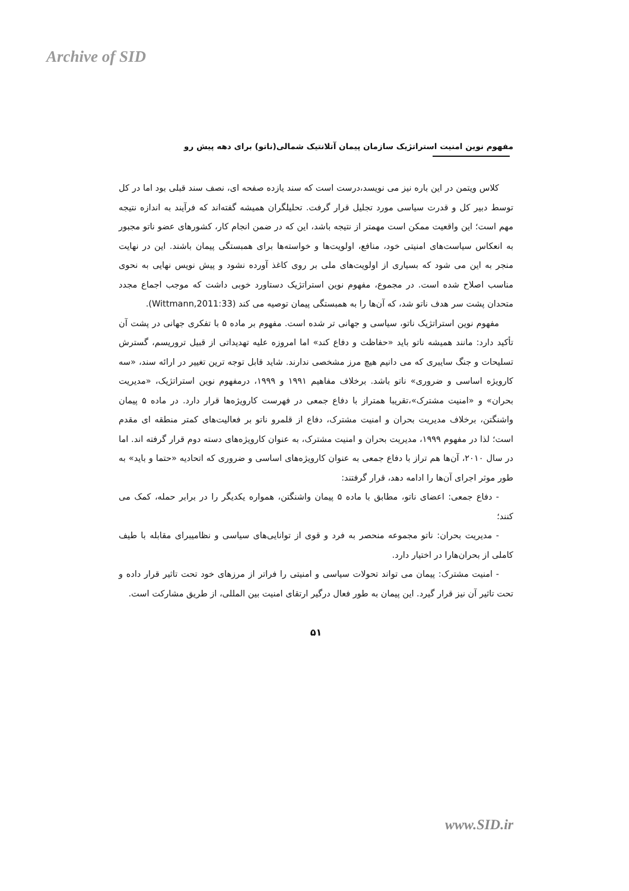Archive of SID
مفهوم نوین امنیت استراتژیک سازمان پیمان آتلانتیک شمالی(ناتو) برای دهه پیش رو
کلاس ویتمن در این باره نیز می نویسد،درست است که سند یازده صفحه ای، نصف سند قبلی بود اما در کل توسط دبیر کل و قدرت سیاسی مورد تجلیل قرار گرفت. تحلیلگران همیشه گفته‌اند که فرآیند به اندازه نتیجه مهم است؛ این واقعیت ممکن است مهمتر از نتیجه باشد، این که در ضمن انجام کار، کشورهای عضو ناتو مجبور به انعکاس سیاست‌های امنیتی خود، منافع، اولویت‌ها و خواسته‌ها برای همبستگی پیمان باشند. این در نهایت منجر به این می شود که بسیاری از اولویت‌های ملی بر روی کاغذ آورده نشود و پیش نویس نهایی به نحوی مناسب اصلاح شده است. در مجموع، مفهوم نوین استراتژیک دستاورد خوبی داشت که موجب اجماع مجدد متحدان پشت سر هدف ناتو شد، که آن‌ها را به همبستگی پیمان توصیه می کند (Wittmann,2011:33).
مفهوم نوین استراتژیک ناتو، سیاسی و جهانی تر شده است. مفهوم بر ماده ۵ با تفکری جهانی در پشت آن تأکید دارد: مانند همیشه ناتو باید «حفاظت و دفاع کند» اما امروزه علیه تهدیداتی از قبیل تروریسم، گسترش تسلیحات و جنگ سایبری که می دانیم هیچ مرز مشخصی ندارند. شاید قابل توجه ترین تغییر در ارائه سند، «سه کارویژه اساسی و ضروری» ناتو باشد. برخلاف مفاهیم ۱۹۹۱ و ۱۹۹۹، درمفهوم نوین استراتژیک، «مدیریت بحران» و «امنیت مشترک»،تقریبا همتراز با دفاع جمعی در فهرست کارویژه‌ها قرار دارد. در ماده ۵ پیمان واشنگتن، برخلاف مدیریت بحران و امنیت مشترک، دفاع از قلمرو ناتو بر فعالیت‌های کمتر منطقه ای مقدم است؛ لذا در مفهوم ۱۹۹۹، مدیریت بحران و امنیت مشترک، به عنوان کارویژه‌های دسته دوم قرار گرفته اند. اما در سال ۲۰۱۰، آن‌ها هم تراز با دفاع جمعی به عنوان کارویژه‌های اساسی و ضروری که اتحادیه «حتما و باید» به طور موثر اجرای آن‌ها را ادامه دهد، قرار گرفتند:
- دفاع جمعی: اعضای ناتو، مطابق با ماده ۵ پیمان واشنگتن، همواره یکدیگر را در برابر حمله، کمک می کنند؛
- مدیریت بحران: ناتو مجموعه منحصر به فرد و قوی از توانایی‌های سیاسی و نظامیبرای مقابله با طیف کاملی از بحران‌هارا در اختیار دارد.
- امنیت مشترک: پیمان می تواند تحولات سیاسی و امنیتی را فراتر از مرزهای خود تحت تاثیر قرار داده و تحت تاثیر آن نیز قرار گیرد. این پیمان به طور فعال درگیر ارتقای امنیت بین المللی، از طریق مشارکت است.
۵۱
www.SID.ir